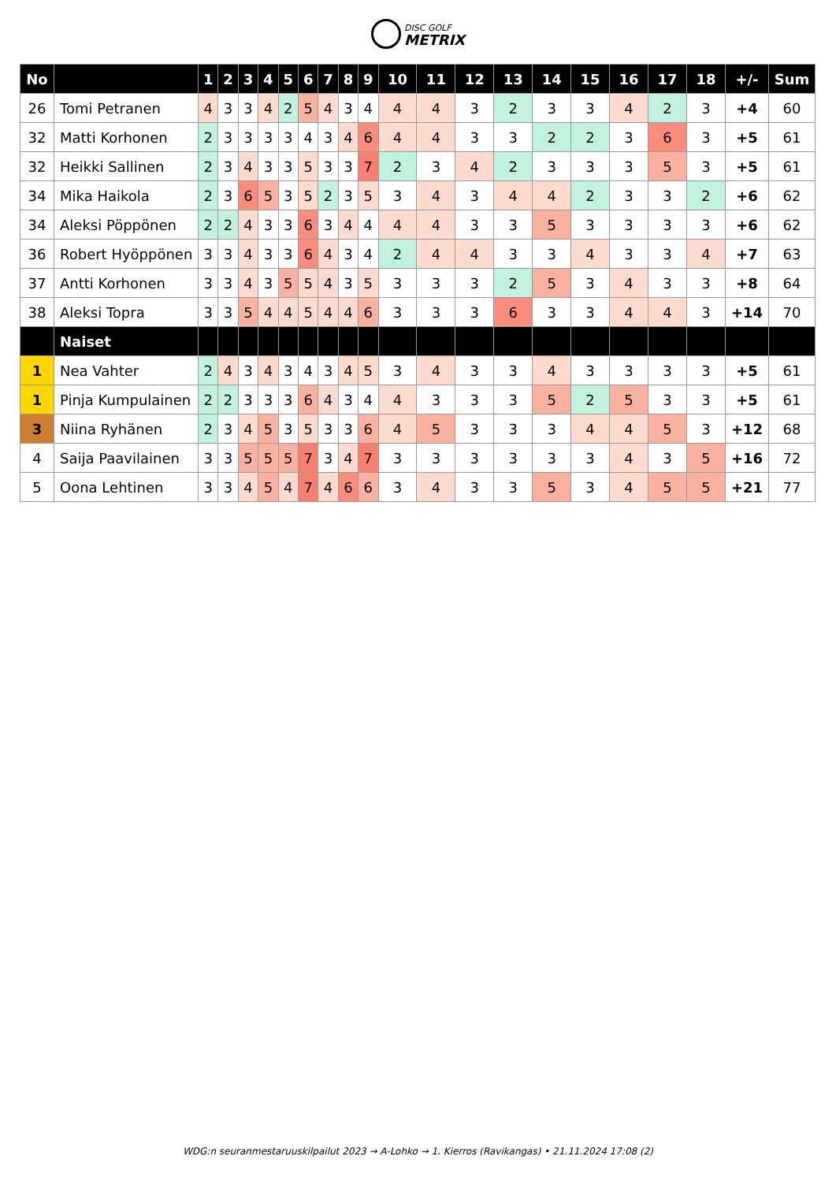DISC GOLF METRIX
| No | | 1 | 2 | 3 | 4 | 5 | 6 | 7 | 8 | 9 | 10 | 11 | 12 | 13 | 14 | 15 | 16 | 17 | 18 | +/- | Sum |
| --- | --- | --- | --- | --- | --- | --- | --- | --- | --- | --- | --- | --- | --- | --- | --- | --- | --- | --- | --- | --- | --- |
| 26 | Tomi Petranen | 4 | 3 | 3 | 4 | 2 | 5 | 4 | 3 | 4 | 4 | 4 | 3 | 2 | 3 | 3 | 4 | 2 | 3 | +4 | 60 |
| 32 | Matti Korhonen | 2 | 3 | 3 | 3 | 3 | 4 | 3 | 4 | 6 | 4 | 4 | 3 | 3 | 2 | 2 | 3 | 6 | 3 | +5 | 61 |
| 32 | Heikki Sallinen | 2 | 3 | 4 | 3 | 3 | 5 | 3 | 3 | 7 | 2 | 3 | 4 | 2 | 3 | 3 | 3 | 5 | 3 | +5 | 61 |
| 34 | Mika Haikola | 2 | 3 | 6 | 5 | 3 | 5 | 2 | 3 | 5 | 3 | 4 | 3 | 4 | 4 | 2 | 3 | 3 | 2 | +6 | 62 |
| 34 | Aleksi Pöppönen | 2 | 2 | 4 | 3 | 3 | 6 | 3 | 4 | 4 | 4 | 4 | 3 | 3 | 5 | 3 | 3 | 3 | 3 | +6 | 62 |
| 36 | Robert Hyöppönen | 3 | 3 | 4 | 3 | 3 | 6 | 4 | 3 | 4 | 2 | 4 | 4 | 3 | 3 | 4 | 3 | 3 | 4 | +7 | 63 |
| 37 | Antti Korhonen | 3 | 3 | 4 | 3 | 5 | 5 | 4 | 3 | 5 | 3 | 3 | 3 | 2 | 5 | 3 | 4 | 3 | 3 | +8 | 64 |
| 38 | Aleksi Topra | 3 | 3 | 5 | 4 | 4 | 5 | 4 | 4 | 6 | 3 | 3 | 3 | 6 | 3 | 3 | 4 | 4 | 3 | +14 | 70 |
| | Naiset | | | | | | | | | | | | | | | | | | | | |
| 1 | Nea Vahter | 2 | 4 | 3 | 4 | 3 | 4 | 3 | 4 | 5 | 3 | 4 | 3 | 3 | 4 | 3 | 3 | 3 | 3 | +5 | 61 |
| 1 | Pinja Kumpulainen | 2 | 2 | 3 | 3 | 3 | 6 | 4 | 3 | 4 | 4 | 3 | 3 | 3 | 5 | 2 | 5 | 3 | 3 | +5 | 61 |
| 3 | Niina Ryhänen | 2 | 3 | 4 | 5 | 3 | 5 | 3 | 3 | 6 | 4 | 5 | 3 | 3 | 3 | 4 | 4 | 5 | 3 | +12 | 68 |
| 4 | Saija Paavilainen | 3 | 3 | 5 | 5 | 5 | 7 | 3 | 4 | 7 | 3 | 3 | 3 | 3 | 3 | 3 | 4 | 3 | 5 | +16 | 72 |
| 5 | Oona Lehtinen | 3 | 3 | 4 | 5 | 4 | 7 | 4 | 6 | 6 | 3 | 4 | 3 | 3 | 5 | 3 | 4 | 5 | 5 | +21 | 77 |
WDG:n seuranmestaruuskilpailut 2023 → A-Lohko → 1. Kierros (Ravikangas) • 21.11.2024 17:08 (2)